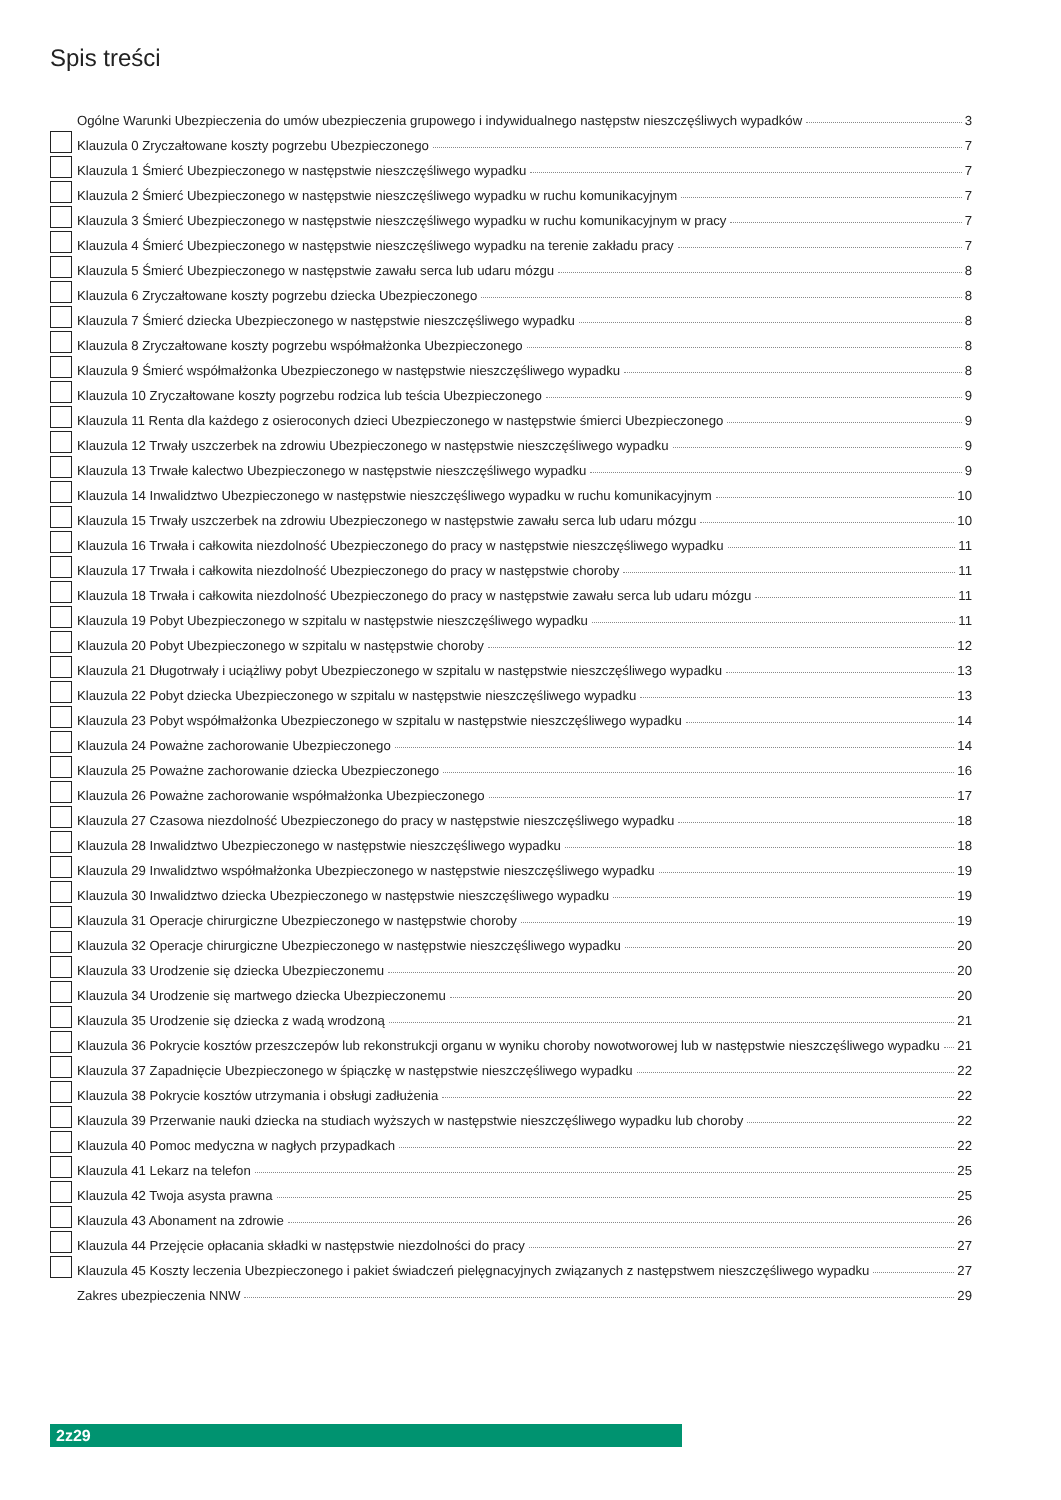Spis treści
Ogólne Warunki Ubezpieczenia do umów ubezpieczenia grupowego i indywidualnego następstw nieszczęśliwych wypadków 3
Klauzula 0 Zryczałtowane koszty pogrzebu Ubezpieczonego 7
Klauzula 1 Śmierć Ubezpieczonego w następstwie nieszczęśliwego wypadku 7
Klauzula 2 Śmierć Ubezpieczonego w następstwie nieszczęśliwego wypadku w ruchu komunikacyjnym 7
Klauzula 3 Śmierć Ubezpieczonego w następstwie nieszczęśliwego wypadku w ruchu komunikacyjnym w pracy 7
Klauzula 4 Śmierć Ubezpieczonego w następstwie nieszczęśliwego wypadku na terenie zakładu pracy 7
Klauzula 5 Śmierć Ubezpieczonego w następstwie zawału serca lub udaru mózgu 8
Klauzula 6 Zryczałtowane koszty pogrzebu dziecka Ubezpieczonego 8
Klauzula 7 Śmierć dziecka Ubezpieczonego w następstwie nieszczęśliwego wypadku 8
Klauzula 8 Zryczałtowane koszty pogrzebu współmałżonka Ubezpieczonego 8
Klauzula 9 Śmierć współmałżonka Ubezpieczonego w następstwie nieszczęśliwego wypadku 8
Klauzula 10 Zryczałtowane koszty pogrzebu rodzica lub teścia Ubezpieczonego 9
Klauzula 11 Renta dla każdego z osieroconych dzieci Ubezpieczonego w następstwie śmierci Ubezpieczonego 9
Klauzula 12 Trwały uszczerbek na zdrowiu Ubezpieczonego w następstwie nieszczęśliwego wypadku 9
Klauzula 13 Trwałe kalectwo Ubezpieczonego w następstwie nieszczęśliwego wypadku 9
Klauzula 14 Inwalidztwo Ubezpieczonego w następstwie nieszczęśliwego wypadku w ruchu komunikacyjnym 10
Klauzula 15 Trwały uszczerbek na zdrowiu Ubezpieczonego w następstwie zawału serca lub udaru mózgu 10
Klauzula 16 Trwała i całkowita niezdolność Ubezpieczonego do pracy w następstwie nieszczęśliwego wypadku 11
Klauzula 17 Trwała i całkowita niezdolność Ubezpieczonego do pracy w następstwie choroby 11
Klauzula 18 Trwała i całkowita niezdolność Ubezpieczonego do pracy w następstwie zawału serca lub udaru mózgu 11
Klauzula 19 Pobyt Ubezpieczonego w szpitalu w następstwie nieszczęśliwego wypadku 11
Klauzula 20 Pobyt Ubezpieczonego w szpitalu w następstwie choroby 12
Klauzula 21 Długotrwały i uciążliwy pobyt Ubezpieczonego w szpitalu w następstwie nieszczęśliwego wypadku 13
Klauzula 22 Pobyt dziecka Ubezpieczonego w szpitalu w następstwie nieszczęśliwego wypadku 13
Klauzula 23 Pobyt współmałżonka Ubezpieczonego w szpitalu w następstwie nieszczęśliwego wypadku 14
Klauzula 24 Poważne zachorowanie Ubezpieczonego 14
Klauzula 25 Poważne zachorowanie dziecka Ubezpieczonego 16
Klauzula 26 Poważne zachorowanie współmałżonka Ubezpieczonego 17
Klauzula 27 Czasowa niezdolność Ubezpieczonego do pracy w następstwie nieszczęśliwego wypadku 18
Klauzula 28 Inwalidztwo Ubezpieczonego w następstwie nieszczęśliwego wypadku 18
Klauzula 29 Inwalidztwo współmałżonka Ubezpieczonego w następstwie nieszczęśliwego wypadku 19
Klauzula 30 Inwalidztwo dziecka Ubezpieczonego w następstwie nieszczęśliwego wypadku 19
Klauzula 31 Operacje chirurgiczne Ubezpieczonego w następstwie choroby 19
Klauzula 32 Operacje chirurgiczne Ubezpieczonego w następstwie nieszczęśliwego wypadku 20
Klauzula 33 Urodzenie się dziecka Ubezpieczonemu 20
Klauzula 34 Urodzenie się martwego dziecka Ubezpieczonemu 20
Klauzula 35 Urodzenie się dziecka z wadą wrodzoną 21
Klauzula 36 Pokrycie kosztów przeszczepów lub rekonstrukcji organu w wyniku choroby nowotworowej lub w następstwie nieszczęśliwego wypadku 21
Klauzula 37 Zapadnięcie Ubezpieczonego w śpiączkę w następstwie nieszczęśliwego wypadku 22
Klauzula 38 Pokrycie kosztów utrzymania i obsługi zadłużenia 22
Klauzula 39 Przerwanie nauki dziecka na studiach wyższych w następstwie nieszczęśliwego wypadku lub choroby 22
Klauzula 40 Pomoc medyczna w nagłych przypadkach 22
Klauzula 41 Lekarz na telefon 25
Klauzula 42 Twoja asysta prawna 25
Klauzula 43 Abonament na zdrowie 26
Klauzula 44 Przejęcie opłacania składki w następstwie niezdolności do pracy 27
Klauzula 45 Koszty leczenia Ubezpieczonego i pakiet świadczeń pielęgnacyjnych związanych z następstwem nieszczęśliwego wypadku 27
Zakres ubezpieczenia NNW 29
2z29